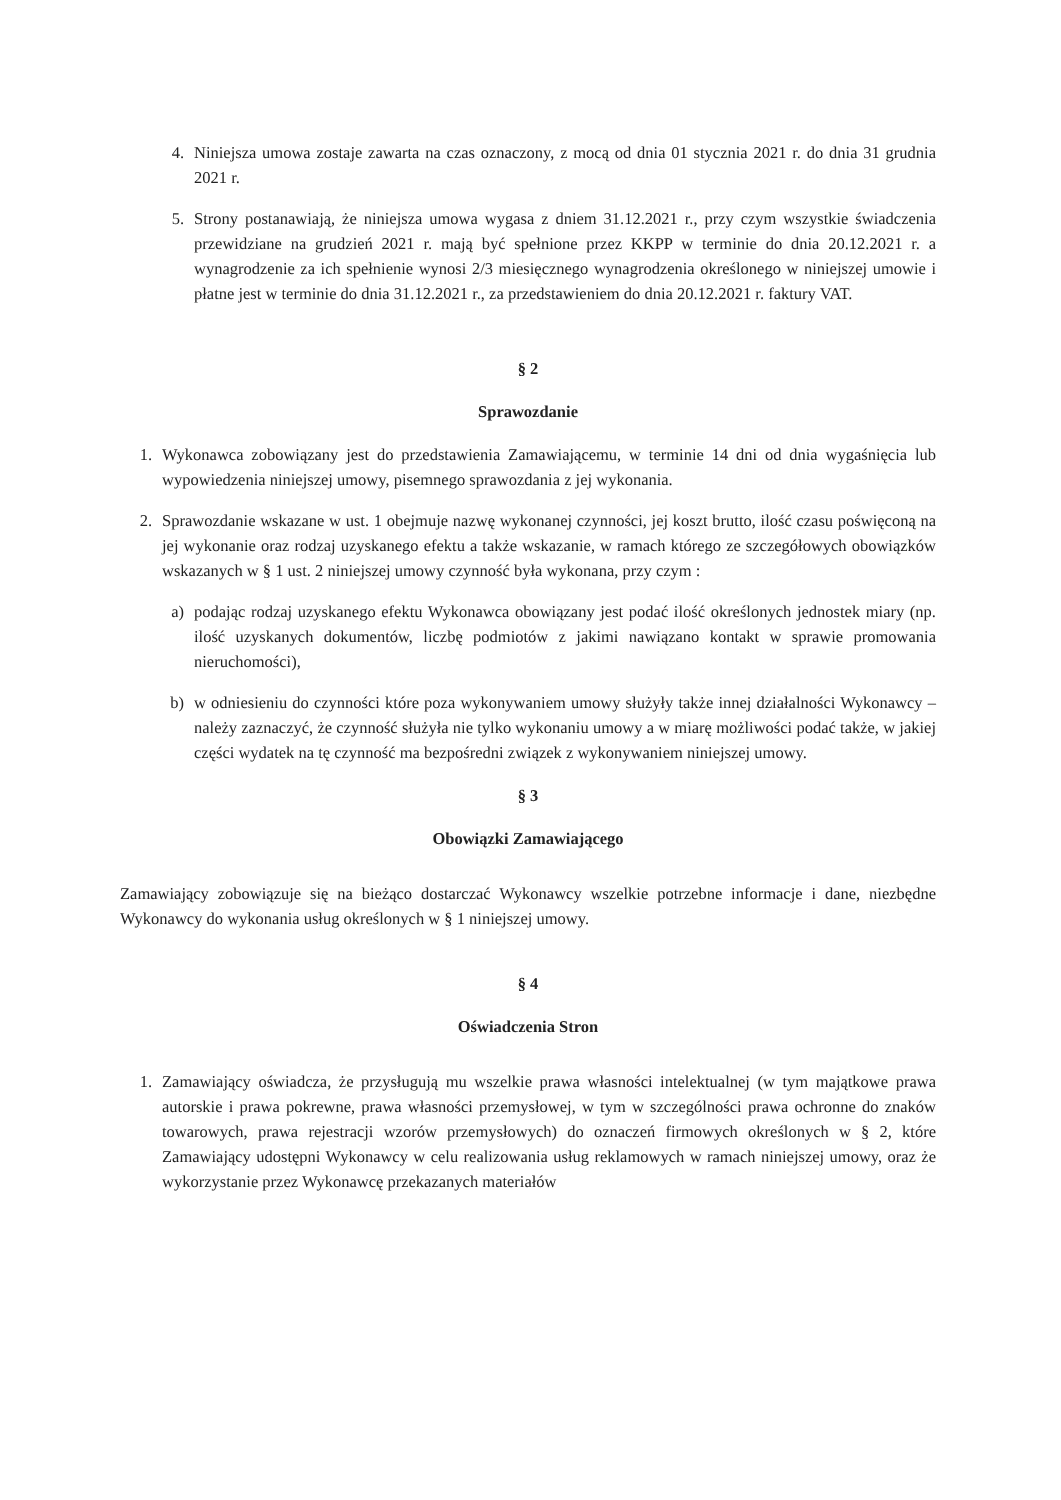4. Niniejsza umowa zostaje zawarta na czas oznaczony, z mocą od dnia 01 stycznia 2021 r. do dnia 31 grudnia 2021 r.
5. Strony postanawiają, że niniejsza umowa wygasa z dniem 31.12.2021 r., przy czym wszystkie świadczenia przewidziane na grudzień 2021 r. mają być spełnione przez KKPP w terminie do dnia 20.12.2021 r. a wynagrodzenie za ich spełnienie wynosi 2/3 miesięcznego wynagrodzenia określonego w niniejszej umowie i płatne jest w terminie do dnia 31.12.2021 r., za przedstawieniem do dnia 20.12.2021 r. faktury VAT.
§ 2
Sprawozdanie
1. Wykonawca zobowiązany jest do przedstawienia Zamawiającemu, w terminie 14 dni od dnia wygaśnięcia lub wypowiedzenia niniejszej umowy, pisemnego sprawozdania z jej wykonania.
2. Sprawozdanie wskazane w ust. 1 obejmuje nazwę wykonanej czynności, jej koszt brutto, ilość czasu poświęconą na jej wykonanie oraz rodzaj uzyskanego efektu a także wskazanie, w ramach którego ze szczegółowych obowiązków wskazanych w § 1 ust. 2 niniejszej umowy czynność była wykonana, przy czym :
a) podając rodzaj uzyskanego efektu Wykonawca obowiązany jest podać ilość określonych jednostek miary (np. ilość uzyskanych dokumentów, liczbę podmiotów z jakimi nawiązano kontakt w sprawie promowania nieruchomości),
b) w odniesieniu do czynności które poza wykonywaniem umowy służyły także innej działalności Wykonawcy – należy zaznaczyć, że czynność służyła nie tylko wykonaniu umowy a w miarę możliwości podać także, w jakiej części wydatek na tę czynność ma bezpośredni związek z wykonywaniem niniejszej umowy.
§ 3
Obowiązki Zamawiającego
Zamawiający zobowiązuje się na bieżąco dostarczać Wykonawcy wszelkie potrzebne informacje i dane, niezbędne Wykonawcy do wykonania usług określonych w § 1 niniejszej umowy.
§ 4
Oświadczenia Stron
1. Zamawiający oświadcza, że przysługują mu wszelkie prawa własności intelektualnej (w tym majątkowe prawa autorskie i prawa pokrewne, prawa własności przemysłowej, w tym w szczególności prawa ochronne do znaków towarowych, prawa rejestracji wzorów przemysłowych) do oznaczeń firmowych określonych w § 2, które Zamawiający udostępni Wykonawcy w celu realizowania usług reklamowych w ramach niniejszej umowy, oraz że wykorzystanie przez Wykonawcę przekazanych materiałów